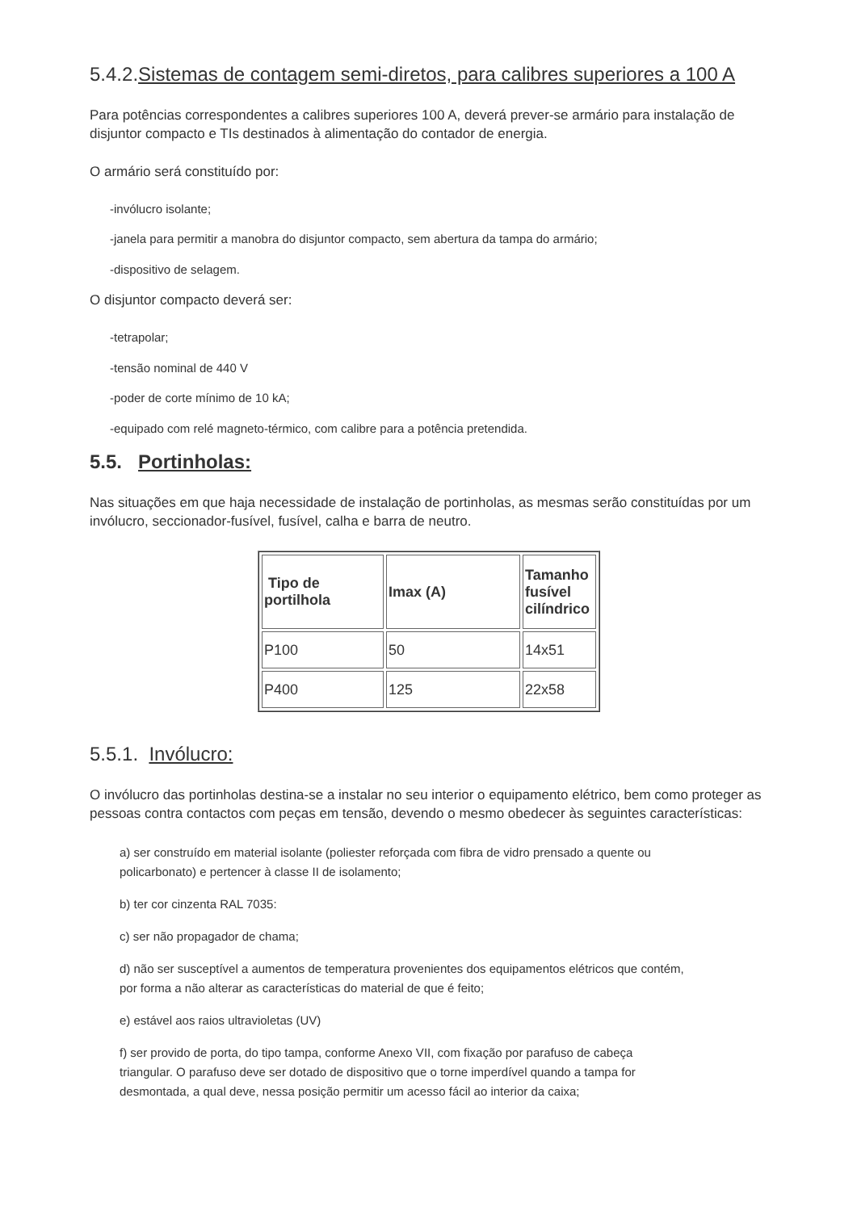5.4.2.Sistemas de contagem semi-diretos, para calibres superiores a 100 A
Para potências correspondentes a calibres superiores 100 A, deverá prever-se armário para instalação de disjuntor compacto e TIs destinados à alimentação do contador de energia.
O armário será constituído por:
-invólucro isolante;
-janela para permitir a manobra do disjuntor compacto, sem abertura da tampa do armário;
-dispositivo de selagem.
O disjuntor compacto deverá ser:
-tetrapolar;
-tensão nominal de 440 V
-poder de corte mínimo de 10 kA;
-equipado com relé magneto-térmico, com calibre para a potência pretendida.
5.5. Portinholas:
Nas situações em que haja necessidade de instalação de portinholas, as mesmas serão constituídas por um invólucro, seccionador-fusível, fusível, calha e barra de neutro.
| Tipo de portilhola | Imax (A) | Tamanho fusível cilíndrico |
| --- | --- | --- |
| P100 | 50 | 14x51 |
| P400 | 125 | 22x58 |
5.5.1. Invólucro:
O invólucro das portinholas destina-se a instalar no seu interior o equipamento elétrico, bem como proteger as pessoas contra contactos com peças em tensão, devendo o mesmo obedecer às seguintes características:
a) ser construído em material isolante (poliester reforçada com fibra de vidro prensado a quente ou policarbonato) e pertencer à classe II de isolamento;
b) ter cor cinzenta RAL 7035:
c) ser não propagador de chama;
d) não ser susceptível a aumentos de temperatura provenientes dos equipamentos elétricos que contém, por forma a não alterar as características do material de que é feito;
e) estável aos raios ultravioletas (UV)
f) ser provido de porta, do tipo tampa, conforme Anexo VII, com fixação por parafuso de cabeça triangular. O parafuso deve ser dotado de dispositivo que o torne imperdível quando a tampa for desmontada, a qual deve, nessa posição permitir um acesso fácil ao interior da caixa;